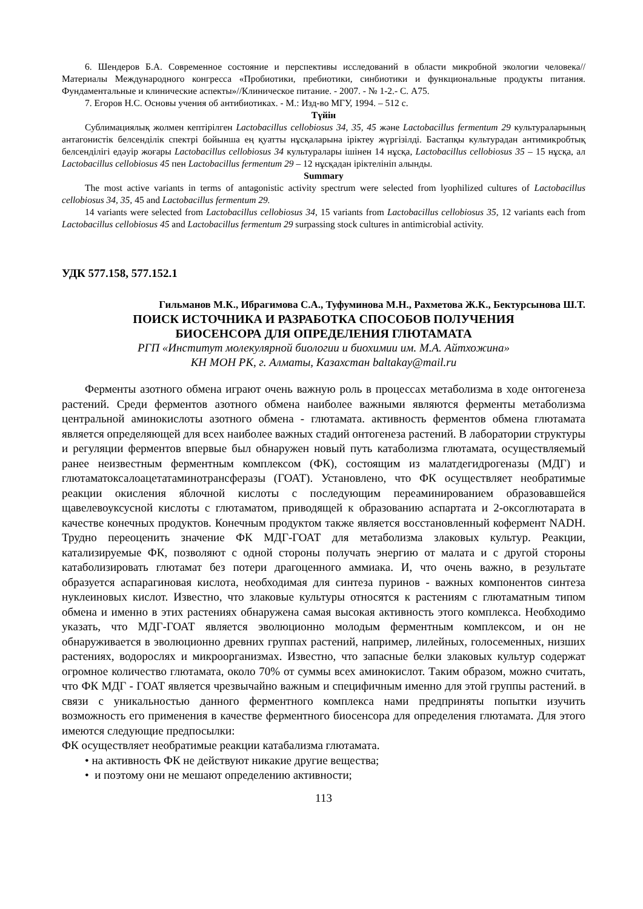6. Шендеров Б.А. Современное состояние и перспективы исследований в области микробной экологии человека//Материалы Международного конгресса «Пробиотики, пребиотики, синбиотики и функциональные продукты питания. Фундаментальные и клинические аспекты»//Клиническое питание. - 2007. - № 1-2.- С. А75.
7. Егоров Н.С. Основы учения об антибиотиках. - М.: Изд-во МГУ, 1994. – 512 с.
Түйін
Сублимациялық жолмен кептірілген Lactobacillus cellobiosus 34, 35, 45 және Lactobacillus fermentum 29 культураларының антагонистік белсенділік спектрі бойынша ең қуатты нұсқаларына іріктеу жүргізілді. Бастапқы культурадан антимикробтық белсенділігі едәуір жоғары Lactobacillus cellobiosus 34 культуралары ішінен 14 нұсқа, Lactobacillus cellobiosus 35 – 15 нұсқа, ал Lactobacillus cellobiosus 45 пен Lactobacillus fermentum 29 – 12 нұсқадан іріктелініп алынды.
Summary
The most active variants in terms of antagonistic activity spectrum were selected from lyophilized cultures of Lactobacillus cellobiosus 34, 35, 45 and Lactobacillus fermentum 29.
14 variants were selected from Lactobacillus cellobiosus 34, 15 variants from Lactobacillus cellobiosus 35, 12 variants each from Lactobacillus cellobiosus 45 and Lactobacillus fermentum 29 surpassing stock cultures in antimicrobial activity.
УДК 577.158, 577.152.1
Гильманов М.К., Ибрагимова С.А., Туфуминова М.Н., Рахметова Ж.К., Бектурсынова Ш.Т.
ПОИСК ИСТОЧНИКА И РАЗРАБОТКА СПОСОБОВ ПОЛУЧЕНИЯ
БИОСЕНСОРА ДЛЯ ОПРЕДЕЛЕНИЯ ГЛЮТАМАТА
РГП «Институт молекулярной биологии и биохимии им. М.А. Айтхожина»
КН МОН РК, г. Алматы, Казахстан baltakay@mail.ru
Ферменты азотного обмена играют очень важную роль в процессах метаболизма в ходе онтогенеза растений. Среди ферментов азотного обмена наиболее важными являются ферменты метаболизма центральной аминокислоты азотного обмена - глютамата. активность ферментов обмена глютамата является определяющей для всех наиболее важных стадий онтогенеза растений. В лаборатории структуры и регуляции ферментов впервые был обнаружен новый путь катаболизма глютамата, осуществляемый ранее неизвестным ферментным комплексом (ФК), состоящим из малатдегидрогеназы (МДГ) и глютаматоксалоацетатаминотрансферазы (ГОАТ). Установлено, что ФК осуществляет необратимые реакции окисления яблочной кислоты с последующим переаминированием образовавшейся щавелевоуксусной кислоты с глютаматом, приводящей к образованию аспартата и 2-оксоглютарата в качестве конечных продуктов. Конечным продуктом также является восстановленный кофермент NADH. Трудно переоценить значение ФК МДГ-ГОАТ для метаболизма злаковых культур. Реакции, катализируемые ФК, позволяют с одной стороны получать энергию от малата и с другой стороны катаболизировать глютамат без потери драгоценного аммиака. И, что очень важно, в результате образуется аспарагиновая кислота, необходимая для синтеза пуринов - важных компонентов синтеза нуклеиновых кислот. Известно, что злаковые культуры относятся к растениям с глютаматным типом обмена и именно в этих растениях обнаружена самая высокая активность этого комплекса. Необходимо указать, что МДГ-ГОАТ является эволюционно молодым ферментным комплексом, и он не обнаруживается в эволюционно древних группах растений, например, лилейных, голосеменных, низших растениях, водорослях и микроорганизмах. Известно, что запасные белки злаковых культур содержат огромное количество глютамата, около 70% от суммы всех аминокислот. Таким образом, можно считать, что ФК МДГ - ГОАТ является чрезвычайно важным и специфичным именно для этой группы растений. в связи с уникальностью данного ферментного комплекса нами предприняты попытки изучить возможность его применения в качестве ферментного биосенсора для определения глютамата. Для этого имеются следующие предпосылки:
ФК осуществляет необратимые реакции катабализма глютамата.
• на активность ФК не действуют никакие другие вещества;
• и поэтому они не мешают определению активности;
113